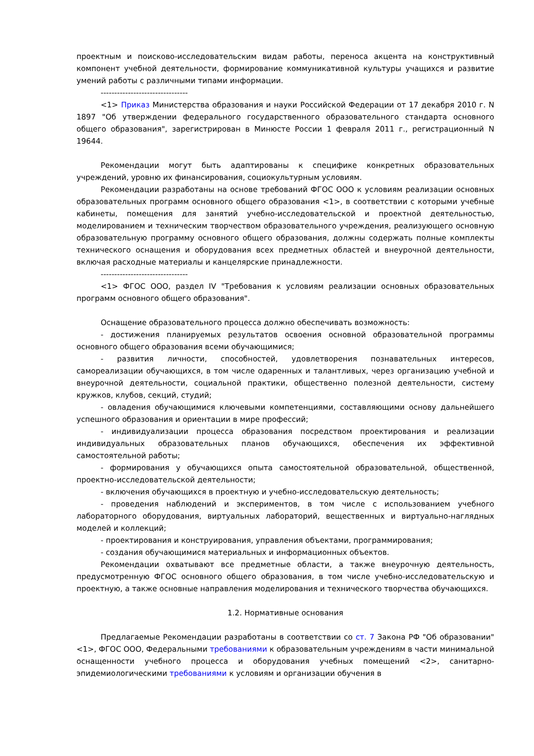проектным и поисково-исследовательским видам работы, переноса акцента на конструктивный компонент учебной деятельности, формирование коммуникативной культуры учащихся и развитие умений работы с различными типами информации.
--------------------------------
<1> Приказ Министерства образования и науки Российской Федерации от 17 декабря 2010 г. N 1897 "Об утверждении федерального государственного образовательного стандарта основного общего образования", зарегистрирован в Минюсте России 1 февраля 2011 г., регистрационный N 19644.
Рекомендации могут быть адаптированы к специфике конкретных образовательных учреждений, уровню их финансирования, социокультурным условиям.
Рекомендации разработаны на основе требований ФГОС ООО к условиям реализации основных образовательных программ основного общего образования <1>, в соответствии с которыми учебные кабинеты, помещения для занятий учебно-исследовательской и проектной деятельностью, моделированием и техническим творчеством образовательного учреждения, реализующего основную образовательную программу основного общего образования, должны содержать полные комплекты технического оснащения и оборудования всех предметных областей и внеурочной деятельности, включая расходные материалы и канцелярские принадлежности.
--------------------------------
<1> ФГОС ООО, раздел IV "Требования к условиям реализации основных образовательных программ основного общего образования".
Оснащение образовательного процесса должно обеспечивать возможность:
- достижения планируемых результатов освоения основной образовательной программы основного общего образования всеми обучающимися;
- развития личности, способностей, удовлетворения познавательных интересов, самореализации обучающихся, в том числе одаренных и талантливых, через организацию учебной и внеурочной деятельности, социальной практики, общественно полезной деятельности, систему кружков, клубов, секций, студий;
- овладения обучающимися ключевыми компетенциями, составляющими основу дальнейшего успешного образования и ориентации в мире профессий;
- индивидуализации процесса образования посредством проектирования и реализации индивидуальных образовательных планов обучающихся, обеспечения их эффективной самостоятельной работы;
- формирования у обучающихся опыта самостоятельной образовательной, общественной, проектно-исследовательской деятельности;
- включения обучающихся в проектную и учебно-исследовательскую деятельность;
- проведения наблюдений и экспериментов, в том числе с использованием учебного лабораторного оборудования, виртуальных лабораторий, вещественных и виртуально-наглядных моделей и коллекций;
- проектирования и конструирования, управления объектами, программирования;
- создания обучающимися материальных и информационных объектов.
Рекомендации охватывают все предметные области, а также внеурочную деятельность, предусмотренную ФГОС основного общего образования, в том числе учебно-исследовательскую и проектную, а также основные направления моделирования и технического творчества обучающихся.
1.2. Нормативные основания
Предлагаемые Рекомендации разработаны в соответствии со ст. 7 Закона РФ "Об образовании" <1>, ФГОС ООО, Федеральными требованиями к образовательным учреждениям в части минимальной оснащенности учебного процесса и оборудования учебных помещений <2>, санитарно-эпидемиологическими требованиями к условиям и организации обучения в